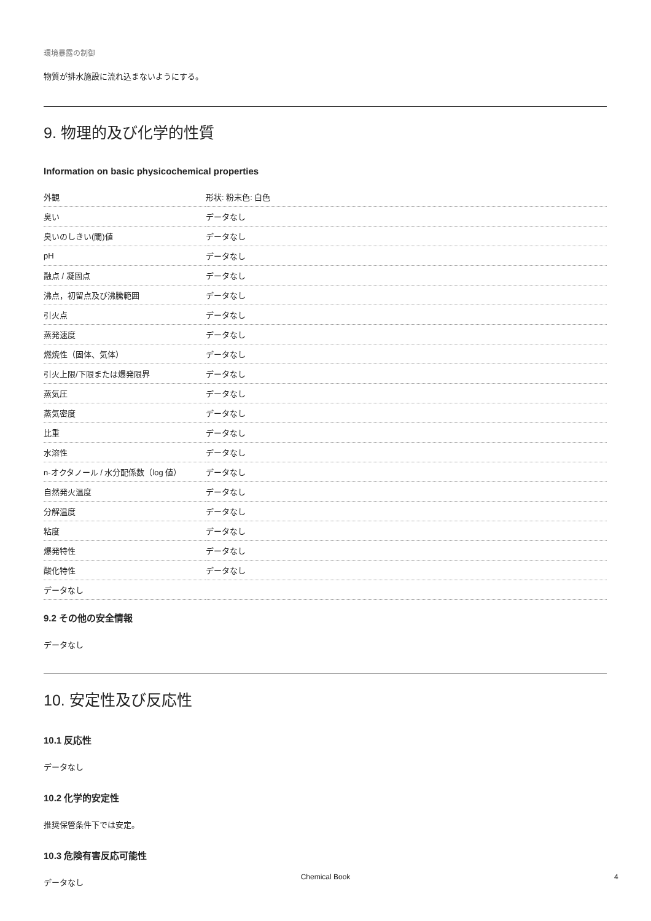環境暴露の制御
物質が排水施設に流れ込まないようにする。
9. 物理的及び化学的性質
Information on basic physicochemical properties
| 外観 | 形状: 粉末色: 白色 |
| 臭い | データなし |
| 臭いのしきい(閾)値 | データなし |
| pH | データなし |
| 融点 / 凝固点 | データなし |
| 沸点，初留点及び沸騰範囲 | データなし |
| 引火点 | データなし |
| 蒸発速度 | データなし |
| 燃焼性（固体、気体） | データなし |
| 引火上限/下限または爆発限界 | データなし |
| 蒸気圧 | データなし |
| 蒸気密度 | データなし |
| 比重 | データなし |
| 水溶性 | データなし |
| n-オクタノール / 水分配係数（log 値） | データなし |
| 自然発火温度 | データなし |
| 分解温度 | データなし |
| 粘度 | データなし |
| 爆発特性 | データなし |
| 酸化特性 | データなし |
| データなし | |
9.2 その他の安全情報
データなし
10. 安定性及び反応性
10.1 反応性
データなし
10.2 化学的安定性
推奨保管条件下では安定。
10.3 危険有害反応可能性
データなし
Chemical Book 4